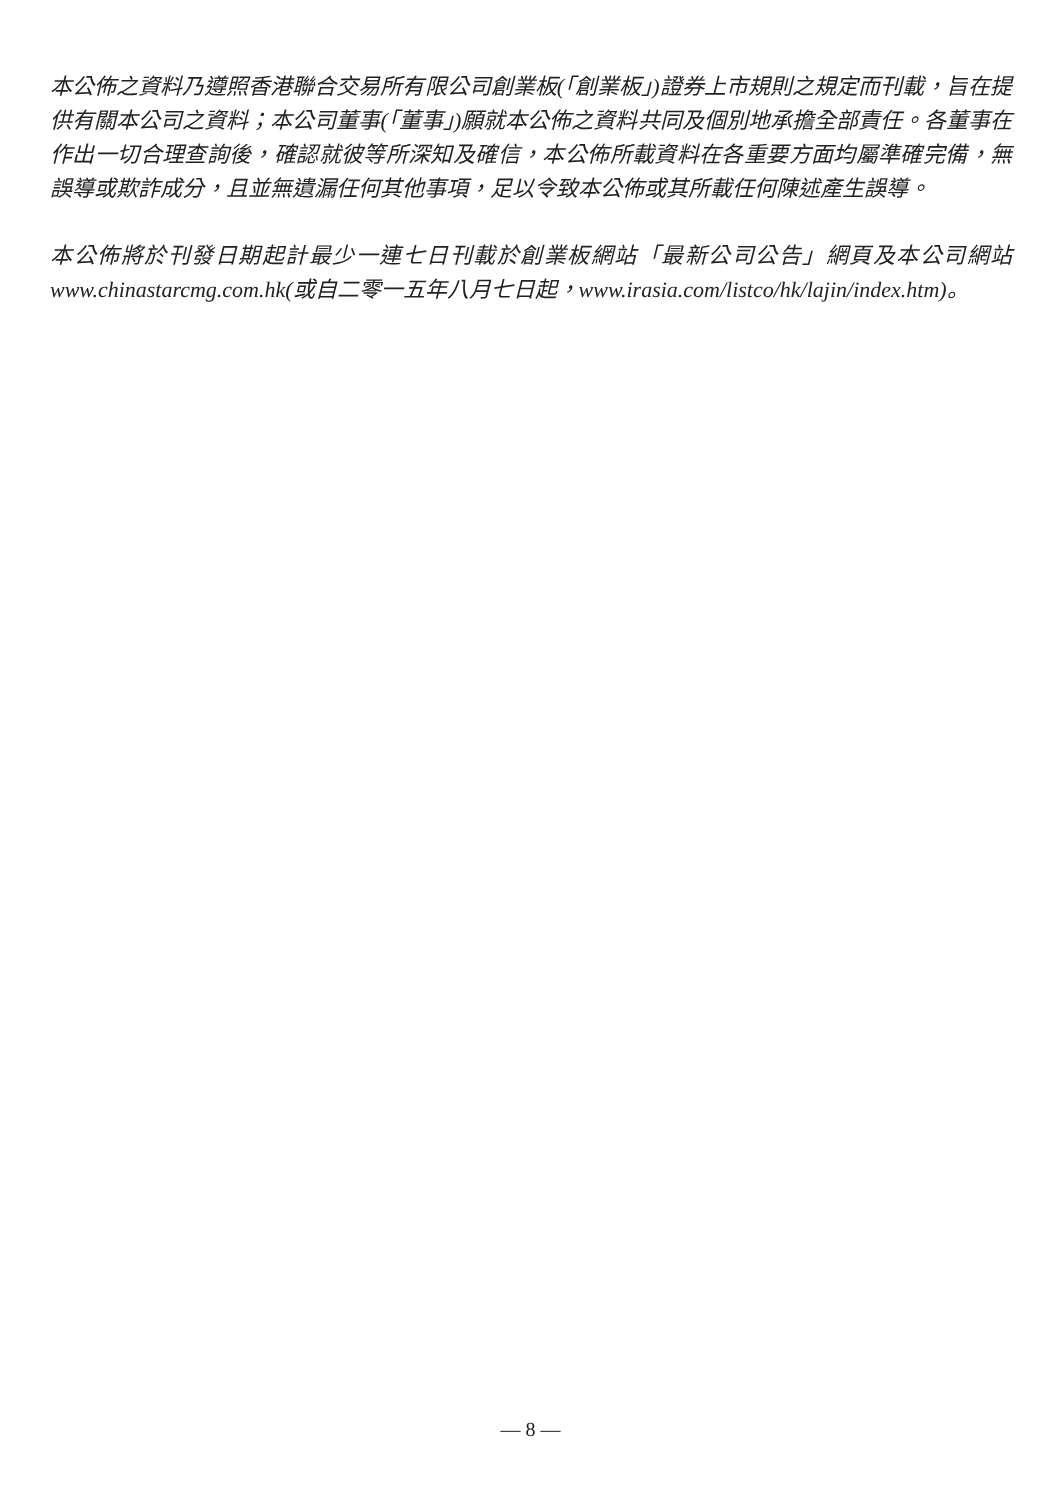本公佈之資料乃遵照香港聯合交易所有限公司創業板(「創業板」)證券上市規則之規定而刊載，旨在提供有關本公司之資料；本公司董事(「董事」)願就本公佈之資料共同及個別地承擔全部責任。各董事在作出一切合理查詢後，確認就彼等所深知及確信，本公佈所載資料在各重要方面均屬準確完備，無誤導或欺詐成分，且並無遺漏任何其他事項，足以令致本公佈或其所載任何陳述產生誤導。
本公佈將於刊發日期起計最少一連七日刊載於創業板網站「最新公司公告」網頁及本公司網站 www.chinastarcmg.com.hk(或自二零一五年八月七日起，www.irasia.com/listco/hk/lajin/index.htm)。
— 8 —